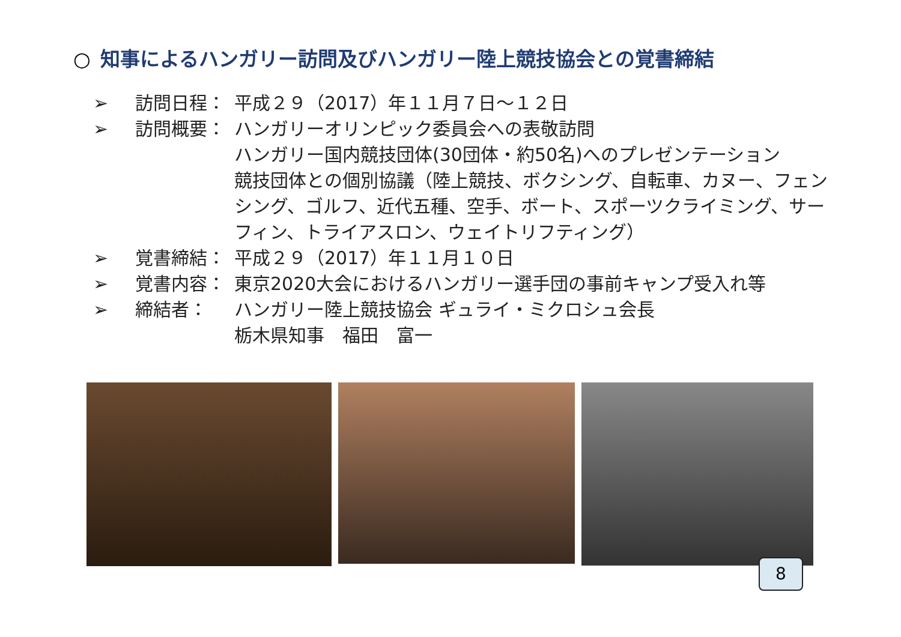○ 知事によるハンガリー訪問及びハンガリー陸上競技協会との覚書締結
➢ 訪問日程： 平成２９（2017）年１１月７日～１２日
➢ 訪問概要： ハンガリーオリンピック委員会への表敬訪問
ハンガリー国内競技団体(30団体・約50名)へのプレゼンテーション
競技団体との個別協議（陸上競技、ボクシング、自転車、カヌー、フェンシング、ゴルフ、近代五種、空手、ボート、スポーツクライミング、サーフィン、トライアスロン、ウェイトリフティング）
➢ 覚書締結： 平成２９（2017）年１１月１０日
➢ 覚書内容： 東京2020大会におけるハンガリー選手団の事前キャンプ受入れ等
➢ 締結者： ハンガリー陸上競技協会 ギュライ・ミクロシュ会長
栃木県知事　福田　富一
8